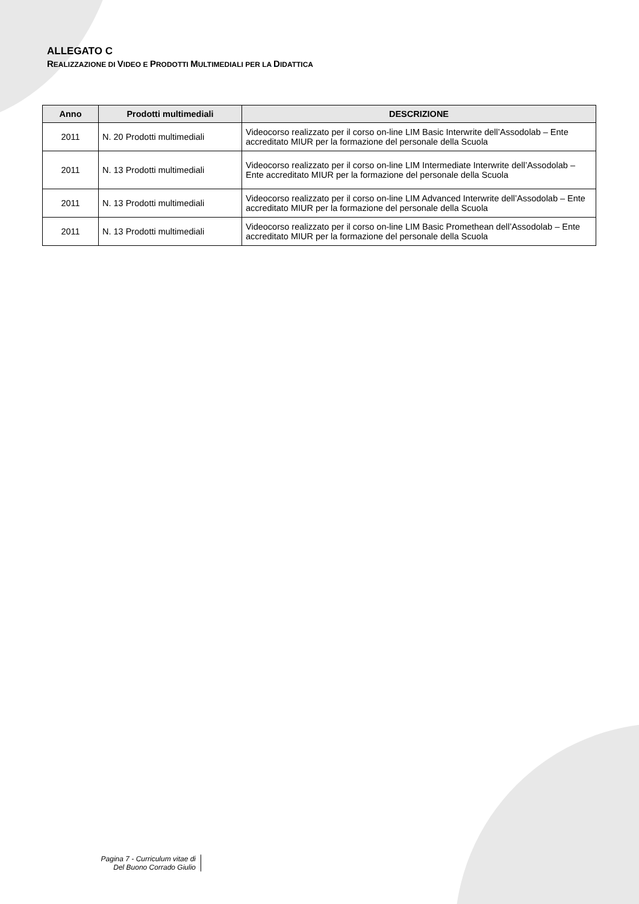ALLEGATO C
REALIZZAZIONE DI VIDEO E PRODOTTI MULTIMEDIALI PER LA DIDATTICA
| Anno | Prodotti multimediali | DESCRIZIONE |
| --- | --- | --- |
| 2011 | N. 20 Prodotti multimediali | Videocorso realizzato per il corso on-line LIM Basic Interwrite dell’Assodolab – Ente accreditato MIUR per la formazione del personale della Scuola |
| 2011 | N. 13 Prodotti multimediali | Videocorso realizzato per il corso on-line LIM Intermediate Interwrite dell’Assodolab – Ente accreditato MIUR per la formazione del personale della Scuola |
| 2011 | N. 13 Prodotti multimediali | Videocorso realizzato per il corso on-line LIM Advanced Interwrite dell’Assodolab – Ente accreditato MIUR per la formazione del personale della Scuola |
| 2011 | N. 13 Prodotti multimediali | Videocorso realizzato per il corso on-line LIM Basic Promethean dell’Assodolab – Ente accreditato MIUR per la formazione del personale della Scuola |
Pagina 7 - Curriculum vitae di
Del Buono Corrado Giulio